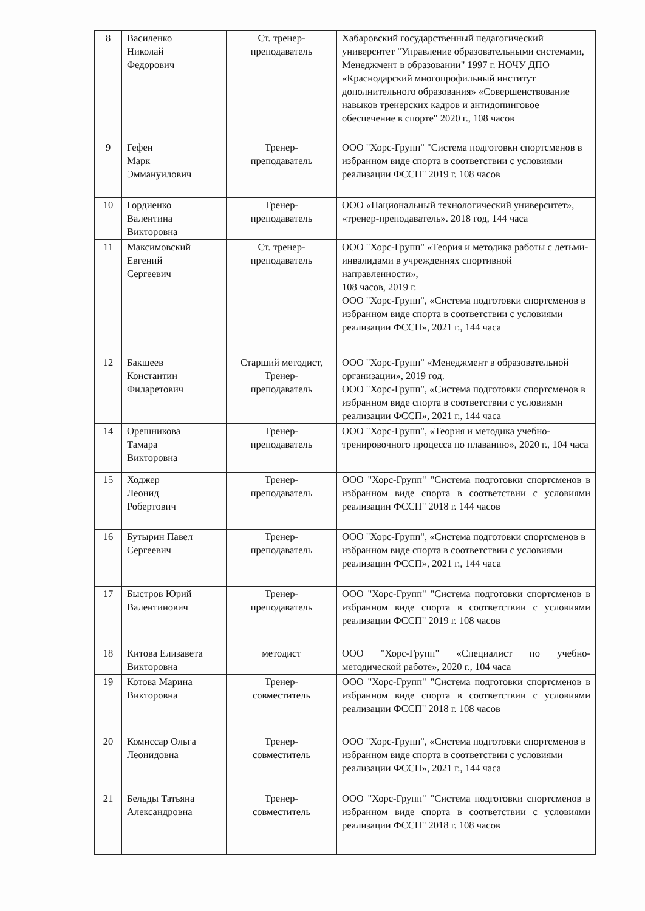| 8 | Василенко Николай Федорович | Ст. тренер- преподаватель | Хабаровский государственный педагогический университет "Управление образовательными системами, Менеджмент в образовании" 1997 г. НОЧУ ДПО «Краснодарский многопрофильный институт дополнительного образования» «Совершенствование навыков тренерских кадров и антидопинговое обеспечение в спорте" 2020 г., 108 часов |
| 9 | Гефен Марк Эммануилович | Тренер- преподаватель | ООО "Хорс-Групп" "Система подготовки спортсменов в избранном виде спорта в соответствии с условиями реализации ФССП" 2019 г. 108 часов |
| 10 | Гордиенко Валентина Викторовна | Тренер- преподаватель | ООО «Национальный технологический университет», «тренер-преподаватель». 2018 год, 144 часа |
| 11 | Максимовский Евгений Сергеевич | Ст. тренер- преподаватель | ООО "Хорс-Групп" «Теория и методика работы с детьми-инвалидами в учреждениях спортивной направленности», 108 часов, 2019 г. ООО "Хорс-Групп", «Система подготовки спортсменов в избранном виде спорта в соответствии с условиями реализации ФССП», 2021 г., 144 часа |
| 12 | Бакшеев Константин Филаретович | Старший методист, Тренер- преподаватель | ООО "Хорс-Групп" «Менеджмент в образовательной организации», 2019 год. ООО "Хорс-Групп", «Система подготовки спортсменов в избранном виде спорта в соответствии с условиями реализации ФССП», 2021 г., 144 часа |
| 14 | Орешникова Тамара Викторовна | Тренер- преподаватель | ООО "Хорс-Групп", «Теория и методика учебно-тренировочного процесса по плаванию», 2020 г., 104 часа |
| 15 | Ходжер Леонид Робертович | Тренер- преподаватель | ООО "Хорс-Групп" "Система подготовки спортсменов в избранном виде спорта в соответствии с условиями реализации ФССП" 2018 г. 144 часов |
| 16 | Бутырин Павел Сергеевич | Тренер- преподаватель | ООО "Хорс-Групп", «Система подготовки спортсменов в избранном виде спорта в соответствии с условиями реализации ФССП», 2021 г., 144 часа |
| 17 | Быстров Юрий Валентинович | Тренер- преподаватель | ООО "Хорс-Групп" "Система подготовки спортсменов в избранном виде спорта в соответствии с условиями реализации ФССП" 2019 г. 108 часов |
| 18 | Китова Елизавета Викторовна | методист | ООО "Хорс-Групп" «Специалист по учебно-методической работе», 2020 г., 104 часа |
| 19 | Котова Марина Викторовна | Тренер- совместитель | ООО "Хорс-Групп" "Система подготовки спортсменов в избранном виде спорта в соответствии с условиями реализации ФССП" 2018 г. 108 часов |
| 20 | Комиссар Ольга Леонидовна | Тренер- совместитель | ООО "Хорс-Групп", «Система подготовки спортсменов в избранном виде спорта в соответствии с условиями реализации ФССП», 2021 г., 144 часа |
| 21 | Бельды Татьяна Александровна | Тренер- совместитель | ООО "Хорс-Групп" "Система подготовки спортсменов в избранном виде спорта в соответствии с условиями реализации ФССП" 2018 г. 108 часов |